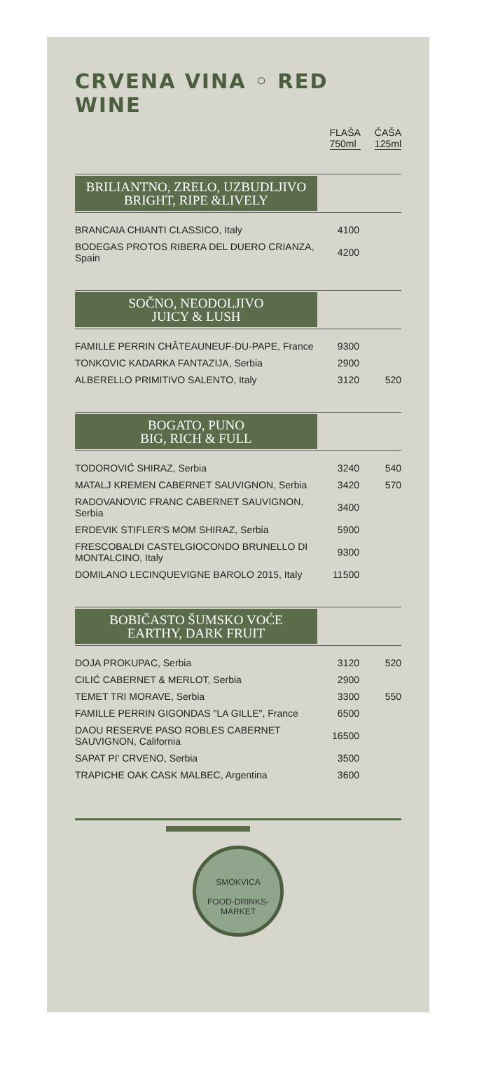CRVENA VINA ◦ RED WINE
FLAŠA
750ml
ČAŠA
125ml
BRILIANTNO, ZRELO, UZBUDLJIVO
BRIGHT, RIPE &LIVELY
| BRANCAIA CHIANTI CLASSICO, Italy | 4100 | |
| BODEGAS PROTOS RIBERA DEL DUERO CRIANZA, Spain | 4200 | |
SOČNO, NEODOLJIVO
JUICY & LUSH
| FAMILLE PERRIN CHÂTEAUNEUF-DU-PAPE, France | 9300 | |
| TONKOVIC KADARKA FANTAZIJA, Serbia | 2900 | |
| ALBERELLO PRIMITIVO SALENTO, Italy | 3120 | 520 |
BOGATO, PUNO
BIG, RICH & FULL
| TODOROVIĆ SHIRAZ, Serbia | 3240 | 540 |
| MATALJ KREMEN CABERNET SAUVIGNON, Serbia | 3420 | 570 |
| RADOVANOVIC FRANC CABERNET SAUVIGNON, Serbia | 3400 | |
| ERDEVIK STIFLER'S MOM SHIRAZ, Serbia | 5900 | |
| FRESCOBALDI CASTELGIOCONDO BRUNELLO DI MONTALCINO, Italy | 9300 | |
| DOMILANO LECINQUEVIGNE BAROLO 2015, Italy | 11500 | |
BOBIČASTO ŠUMSKO VOĆE
EARTHY, DARK FRUIT
| DOJA PROKUPAC, Serbia | 3120 | 520 |
| CILIĆ CABERNET & MERLOT, Serbia | 2900 | |
| TEMET TRI MORAVE, Serbia | 3300 | 550 |
| FAMILLE PERRIN GIGONDAS "LA GILLE", France | 6500 | |
| DAOU RESERVE PASO ROBLES CABERNET SAUVIGNON, California | 16500 | |
| SAPAT PI' CRVENO, Serbia | 3500 | |
| TRAPICHE OAK CASK MALBEC, Argentina | 3600 | |
SMOKVICA
FOOD-DRINKS-MARKET